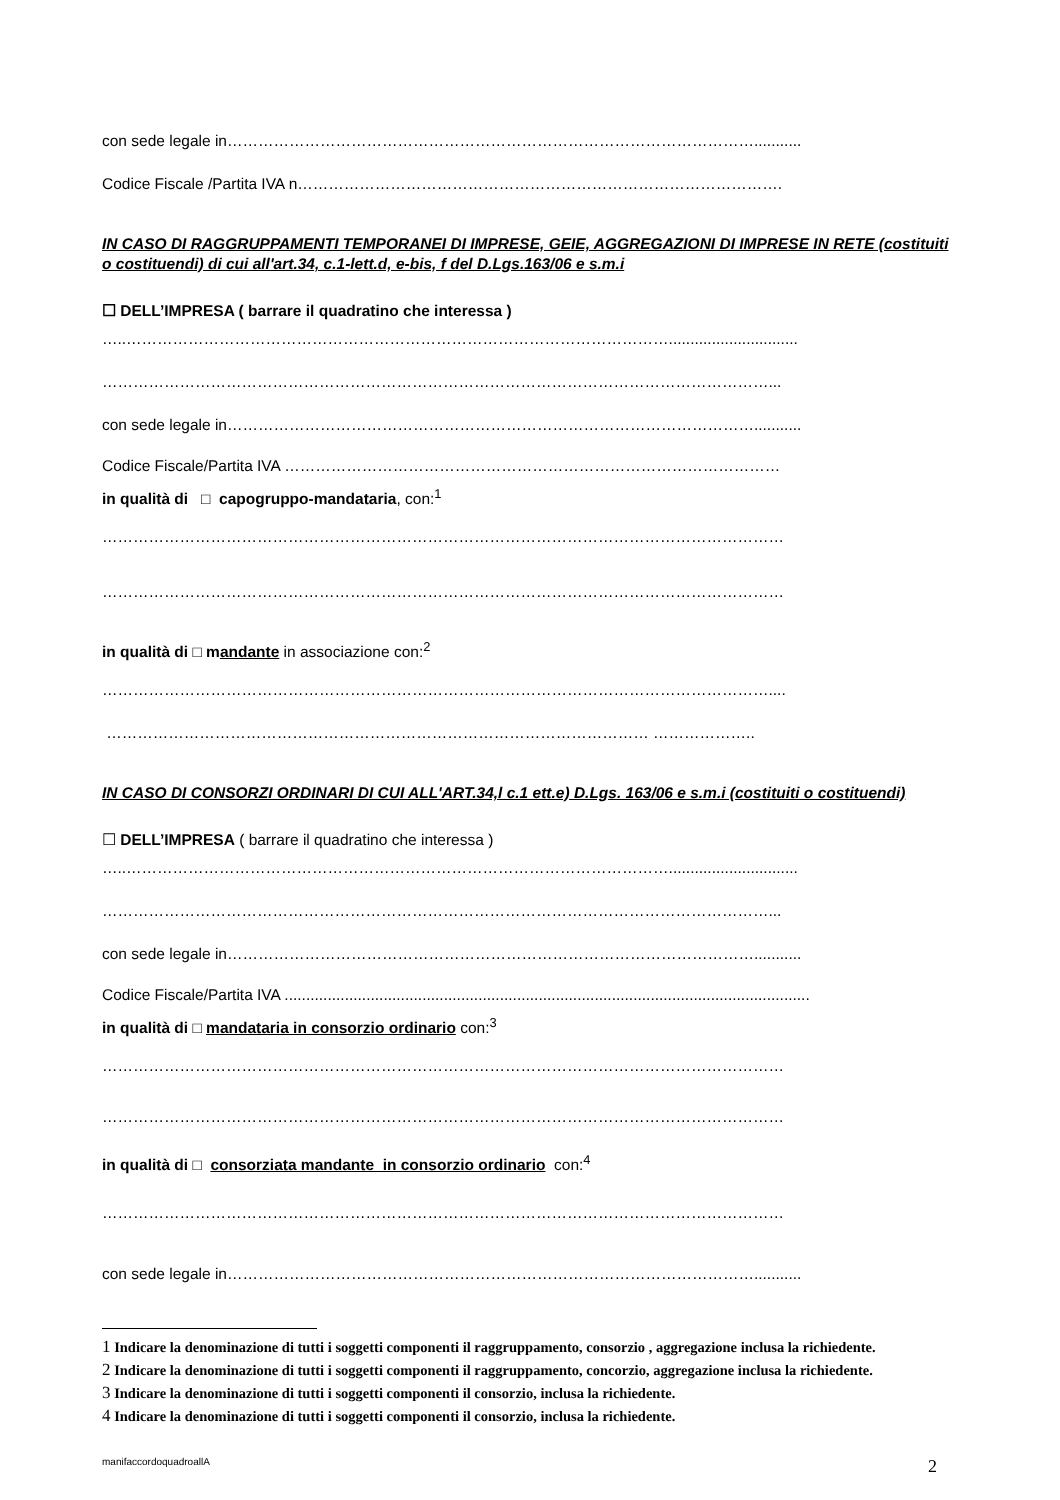con sede legale in…………………………………………………………………………………………...........
Codice Fiscale /Partita IVA n………………………………………………………………………………….
IN CASO DI RAGGRUPPAMENTI TEMPORANEI DI IMPRESE, GEIE, AGGREGAZIONI DI IMPRESE IN RETE (costituiti o costituendi) di cui all'art.34, c.1-lett.d, e-bis, f del D.Lgs.163/06 e s.m.i
☐ DELL’IMPRESA ( barrare il quadratino che interessa )
…..……………………………………………………………………………………………..............................
…………………………………………………………………………………………………………………...
con sede legale in…………………………………………………………………………………………...........
Codice Fiscale/Partita IVA ……………………………………………………………………………………
in qualità di □ capogruppo-mandataria, con:<sup>1</sup>
……………………………………………………………………………………………………………………
……………………………………………………………………………………………………………………
in qualità di □ mandante in associazione con:<sup>2</sup>
…………………………………………………………………………………………………………………....
…………………………………………………………………………………………… ………………..
IN CASO DI CONSORZI ORDINARI DI CUI ALL'ART.34,l c.1 ett.e) D.Lgs. 163/06 e s.m.i (costituiti o costituendi)
☐ DELL’IMPRESA ( barrare il quadratino che interessa )
…..……………………………………………………………………………………………..............................
…………………………………………………………………………………………………………………...
con sede legale in…………………………………………………………………………………………...........
Codice Fiscale/Partita IVA ..........................................................................................................................
in qualità di □ mandataria in consorzio ordinario con:<sup>3</sup>
……………………………………………………………………………………………………………………
……………………………………………………………………………………………………………………
in qualità di □ consorziata mandante in consorzio ordinario con:<sup>4</sup>
……………………………………………………………………………………………………………………
con sede legale in…………………………………………………………………………………………...........
1 Indicare la denominazione di tutti i soggetti componenti il raggruppamento, consorzio , aggregazione inclusa la richiedente.
2 Indicare la denominazione di tutti i soggetti componenti il raggruppamento, concorzio, aggregazione inclusa la richiedente.
3 Indicare la denominazione di tutti i soggetti componenti il consorzio, inclusa la richiedente.
4 Indicare la denominazione di tutti i soggetti componenti il consorzio, inclusa la richiedente.
manifaccordoquadroallA 2